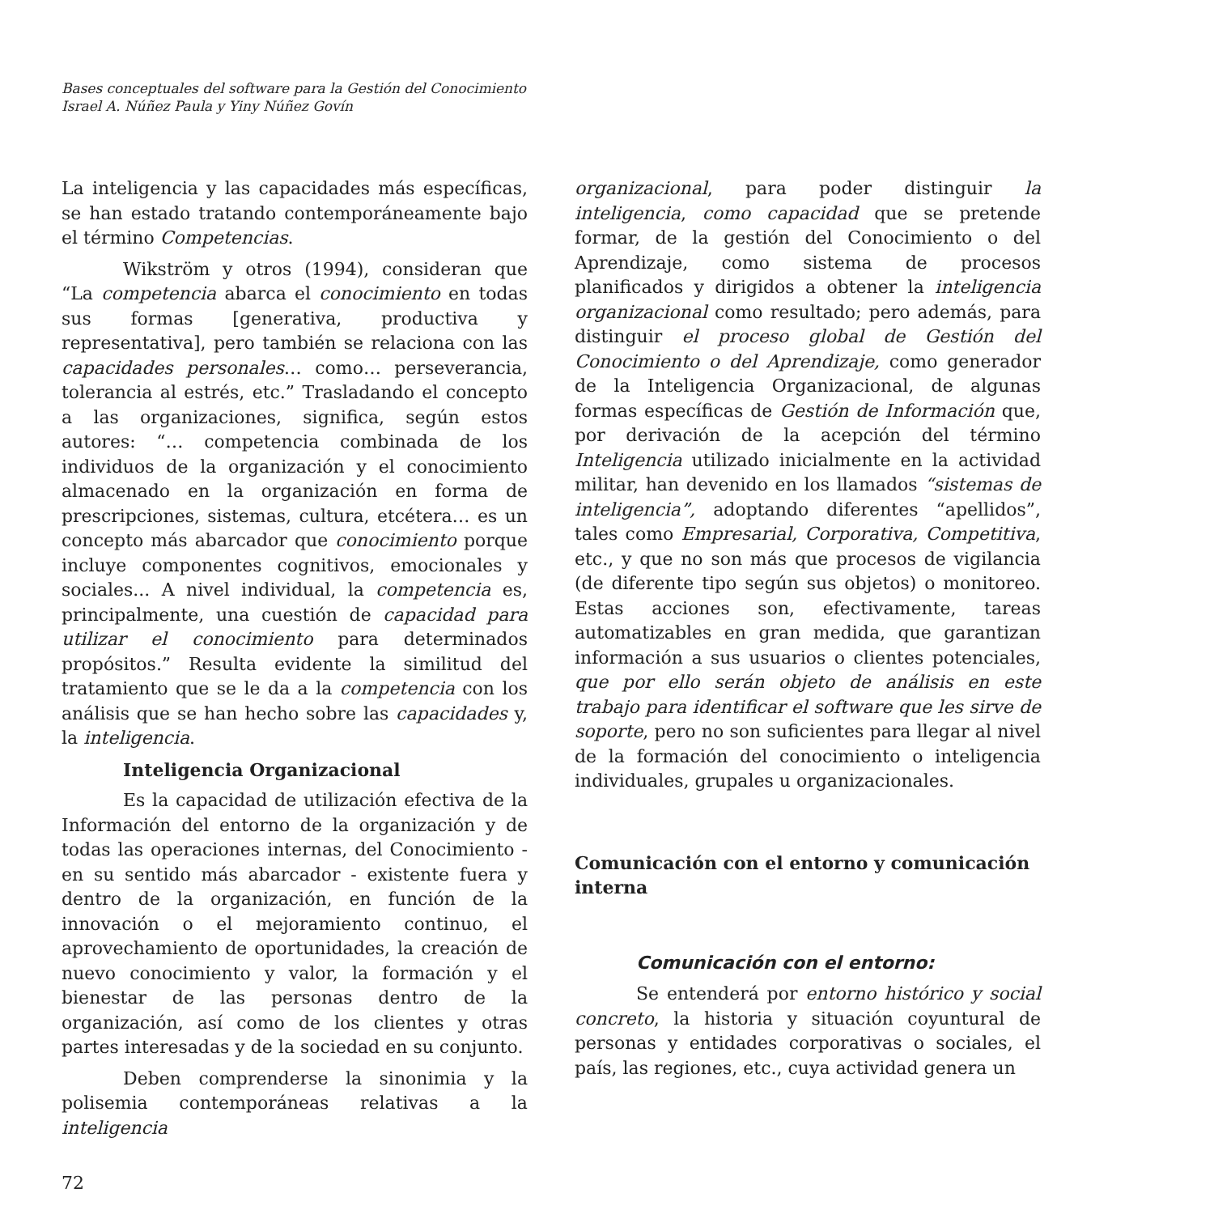Bases conceptuales del software para la Gestión del Conocimiento
Israel A. Núñez Paula y Yiny Núñez Govín
La inteligencia y las capacidades más específicas, se han estado tratando contemporáneamente bajo el término Competencias.
Wikström y otros (1994), consideran que “La competencia abarca el conocimiento en todas sus formas [generativa, productiva y representativa], pero también se relaciona con las capacidades personales… como… perseverancia, tolerancia al estrés, etc.” Trasladando el concepto a las organizaciones, significa, según estos autores: “… competencia combinada de los individuos de la organización y el conocimiento almacenado en la organización en forma de prescripciones, sistemas, cultura, etcétera… es un concepto más abarcador que conocimiento porque incluye componentes cognitivos, emocionales y sociales... A nivel individual, la competencia es, principalmente, una cuestión de capacidad para utilizar el conocimiento para determinados propósitos.” Resulta evidente la similitud del tratamiento que se le da a la competencia con los análisis que se han hecho sobre las capacidades y, la inteligencia.
Inteligencia Organizacional
Es la capacidad de utilización efectiva de la Información del entorno de la organización y de todas las operaciones internas, del Conocimiento - en su sentido más abarcador - existente fuera y dentro de la organización, en función de la innovación o el mejoramiento continuo, el aprovechamiento de oportunidades, la creación de nuevo conocimiento y valor, la formación y el bienestar de las personas dentro de la organización, así como de los clientes y otras partes interesadas y de la sociedad en su conjunto.
Deben comprenderse la sinonimia y la polisemia contemporáneas relativas a la inteligencia
organizacional, para poder distinguir la inteligencia, como capacidad que se pretende formar, de la gestión del Conocimiento o del Aprendizaje, como sistema de procesos planificados y dirigidos a obtener la inteligencia organizacional como resultado; pero además, para distinguir el proceso global de Gestión del Conocimiento o del Aprendizaje, como generador de la Inteligencia Organizacional, de algunas formas específicas de Gestión de Información que, por derivación de la acepción del término Inteligencia utilizado inicialmente en la actividad militar, han devenido en los llamados “sistemas de inteligencia”, adoptando diferentes “apellidos”, tales como Empresarial, Corporativa, Competitiva, etc., y que no son más que procesos de vigilancia (de diferente tipo según sus objetos) o monitoreo. Estas acciones son, efectivamente, tareas automatizables en gran medida, que garantizan información a sus usuarios o clientes potenciales, que por ello serán objeto de análisis en este trabajo para identificar el software que les sirve de soporte, pero no son suficientes para llegar al nivel de la formación del conocimiento o inteligencia individuales, grupales u organizacionales.
Comunicación con el entorno y comunicación interna
Comunicación con el entorno:
Se entenderá por entorno histórico y social concreto, la historia y situación coyuntural de personas y entidades corporativas o sociales, el país, las regiones, etc., cuya actividad genera un
72